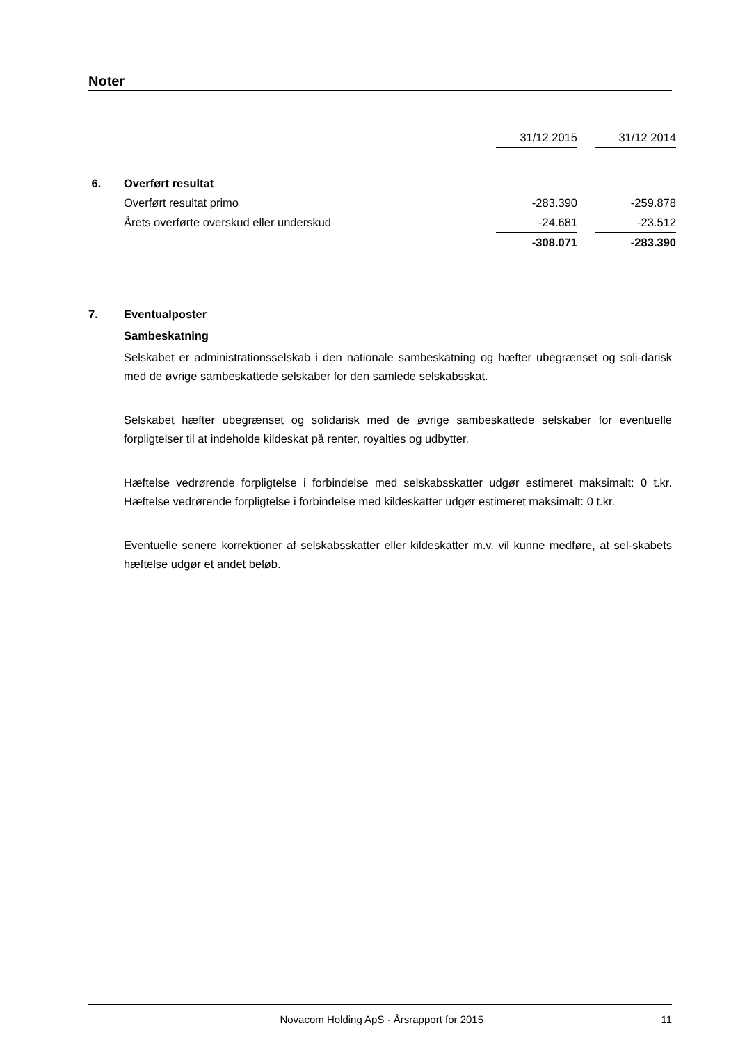Noter
| | | 31/12 2015 | | 31/12 2014 |
| 6. | Overført resultat | | | |
| | Overført resultat primo | -283.390 | | -259.878 |
| | Årets overførte overskud eller underskud | -24.681 | | -23.512 |
| | | -308.071 | | -283.390 |
7. Eventualposter
Sambeskatning
Selskabet er administrationsselskab i den nationale sambeskatning og hæfter ubegrænset og soli-darisk med de øvrige sambeskattede selskaber for den samlede selskabsskat.
Selskabet hæfter ubegrænset og solidarisk med de øvrige sambeskattede selskaber for eventuelle forpligtelser til at indeholde kildeskat på renter, royalties og udbytter.
Hæftelse vedrørende forpligtelse i forbindelse med selskabsskatter udgør estimeret maksimalt: 0 t.kr. Hæftelse vedrørende forpligtelse i forbindelse med kildeskatter udgør estimeret maksimalt: 0 t.kr.
Eventuelle senere korrektioner af selskabsskatter eller kildeskatter m.v. vil kunne medføre, at sel-skabets hæftelse udgør et andet beløb.
Novacom Holding ApS · Årsrapport for 2015 11